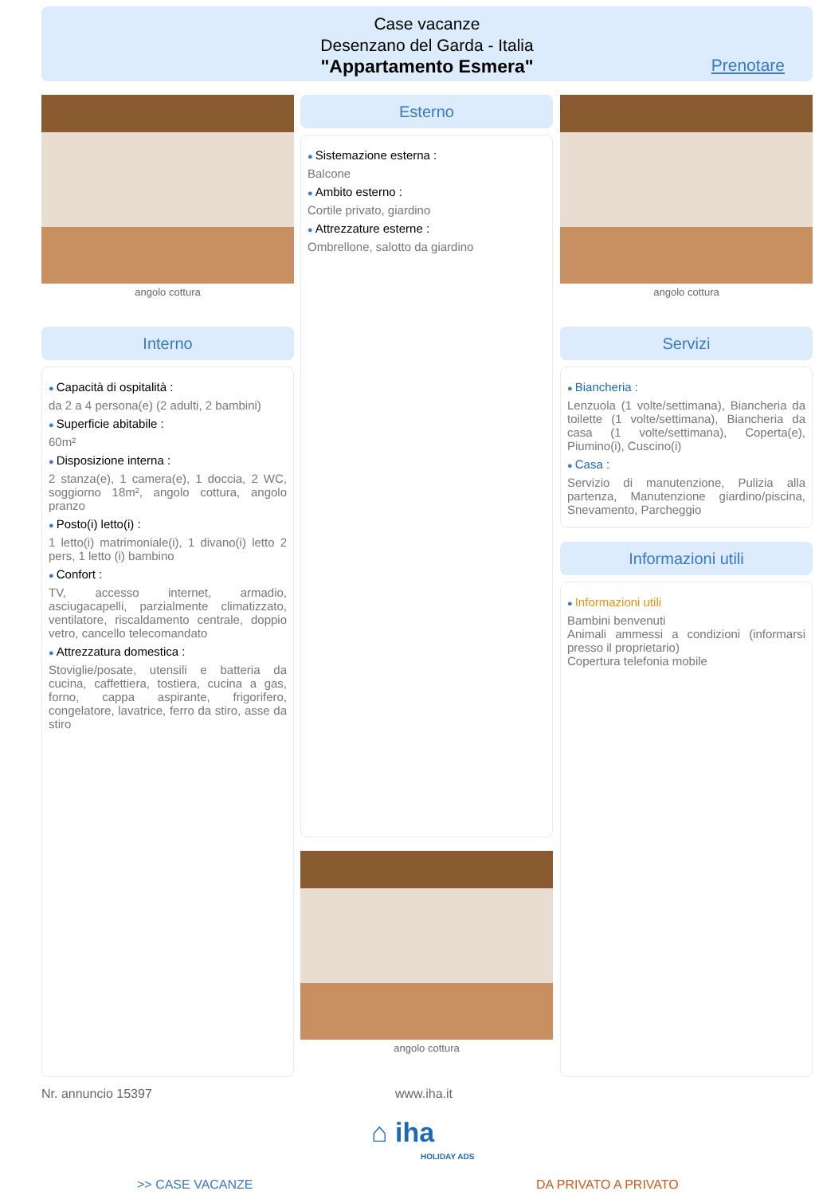Case vacanze
Desenzano del Garda - Italia
"Appartamento Esmera"
Prenotare
angolo cottura
Interno
Capacità di ospitalità :
da 2 a 4 persona(e) (2 adulti, 2 bambini)
Superficie abitabile :
60m²
Disposizione interna :
2 stanza(e), 1 camera(e), 1 doccia, 2 WC, soggiorno 18m², angolo cottura, angolo pranzo
Posto(i) letto(i) :
1 letto(i) matrimoniale(i), 1 divano(i) letto 2 pers, 1 letto (i) bambino
Confort :
TV, accesso internet, armadio, asciugacapelli, parzialmente climatizzato, ventilatore, riscaldamento centrale, doppio vetro, cancello telecomandato
Attrezzatura domestica :
Stoviglie/posate, utensili e batteria da cucina, caffettiera, tostiera, cucina a gas, forno, cappa aspirante, frigorifero, congelatore, lavatrice, ferro da stiro, asse da stiro
Esterno
Sistemazione esterna :
Balcone
Ambito esterno :
Cortile privato, giardino
Attrezzature esterne :
Ombrellone, salotto da giardino
angolo cottura
angolo cottura
Servizi
Biancheria :
Lenzuola (1 volte/settimana), Biancheria da toilette (1 volte/settimana), Biancheria da casa (1 volte/settimana), Coperta(e), Piumino(i), Cuscino(i)
Casa :
Servizio di manutenzione, Pulizia alla partenza, Manutenzione giardino/piscina, Snevamento, Parcheggio
Informazioni utili
Informazioni utili
Bambini benvenuti
Animali ammessi a condizioni (informarsi presso il proprietario)
Copertura telefonia mobile
Nr. annuncio 15397 www.iha.it
⌂ iha
HOLIDAY ADS
>> CASE VACANZE DA PRIVATO A PRIVATO